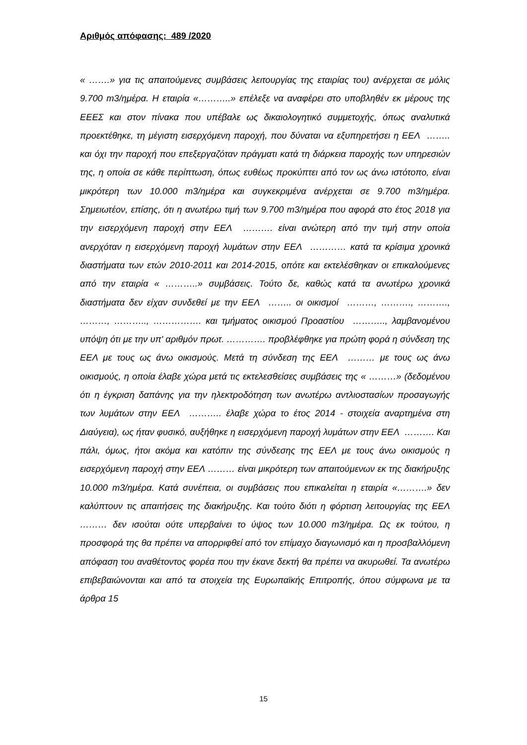Αριθμός απόφασης: 489 /2020
« …….» για τις απαιτούμενες συμβάσεις λειτουργίας της εταιρίας του) ανέρχεται σε μόλις 9.700 m3/ημέρα. Η εταιρία «………..» επέλεξε να αναφέρει στο υποβληθέν εκ μέρους της ΕΕΕΣ και στον πίνακα που υπέβαλε ως δικαιολογητικό συμμετοχής, όπως αναλυτικά προεκτέθηκε, τη μέγιστη εισερχόμενη παροχή, που δύναται να εξυπηρετήσει η ΕΕΛ …….. και όχι την παροχή που επεξεργαζόταν πράγματι κατά τη διάρκεια παροχής των υπηρεσιών της, η οποία σε κάθε περίπτωση, όπως ευθέως προκύπτει από τον ως άνω ιστότοπο, είναι μικρότερη των 10.000 m3/ημέρα και συγκεκριμένα ανέρχεται σε 9.700 m3/ημέρα. Σημειωτέον, επίσης, ότι η ανωτέρω τιμή των 9.700 m3/ημέρα που αφορά στο έτος 2018 για την εισερχόμενη παροχή στην ΕΕΛ ………. είναι ανώτερη από την τιμή στην οποία ανερχόταν η εισερχόμενη παροχή λυμάτων στην ΕΕΛ ………… κατά τα κρίσιμα χρονικά διαστήματα των ετών 2010-2011 και 2014-2015, οπότε και εκτελέσθηκαν οι επικαλούμενες από την εταιρία « ………..» συμβάσεις. Τούτο δε, καθώς κατά τα ανωτέρω χρονικά διαστήματα δεν είχαν συνδεθεί με την ΕΕΛ …….. οι οικισμοί ………, ………., ………., ………, ……….., ……………. και τμήματος οικισμού Προαστίου ……….., λαμβανομένου υπόψη ότι με την υπ' αριθμόν πρωτ. …………. προβλέφθηκε για πρώτη φορά η σύνδεση της ΕΕΛ με τους ως άνω οικισμούς. Μετά τη σύνδεση της ΕΕΛ ……… με τους ως άνω οικισμούς, η οποία έλαβε χώρα μετά τις εκτελεσθείσες συμβάσεις της « ………» (δεδομένου ότι η έγκριση δαπάνης για την ηλεκτροδότηση των ανωτέρω αντλιοστασίων προσαγωγής των λυμάτων στην ΕΕΛ ……….. έλαβε χώρα το έτος 2014 - στοιχεία αναρτημένα στη Διαύγεια), ως ήταν φυσικό, αυξήθηκε η εισερχόμενη παροχή λυμάτων στην ΕΕΛ ………. Και πάλι, όμως, ήτοι ακόμα και κατόπιν της σύνδεσης της ΕΕΛ με τους άνω οικισμούς η εισερχόμενη παροχή στην ΕΕΛ ……… είναι μικρότερη των απαιτούμενων εκ της διακήρυξης 10.000 m3/ημέρα. Κατά συνέπεια, οι συμβάσεις που επικαλείται η εταιρία «……….» δεν καλύπτουν τις απαιτήσεις της διακήρυξης. Και τούτο διότι η φόρτιση λειτουργίας της ΕΕΛ ……… δεν ισούται ούτε υπερβαίνει το ύψος των 10.000 m3/ημέρα. Ως εκ τούτου, η προσφορά της θα πρέπει να απορριφθεί από τον επίμαχο διαγωνισμό και η προσβαλλόμενη απόφαση του αναθέτοντος φορέα που την έκανε δεκτή θα πρέπει να ακυρωθεί. Τα ανωτέρω επιβεβαιώνονται και από τα στοιχεία της Ευρωπαϊκής Επιτροπής, όπου σύμφωνα με τα άρθρα 15
15